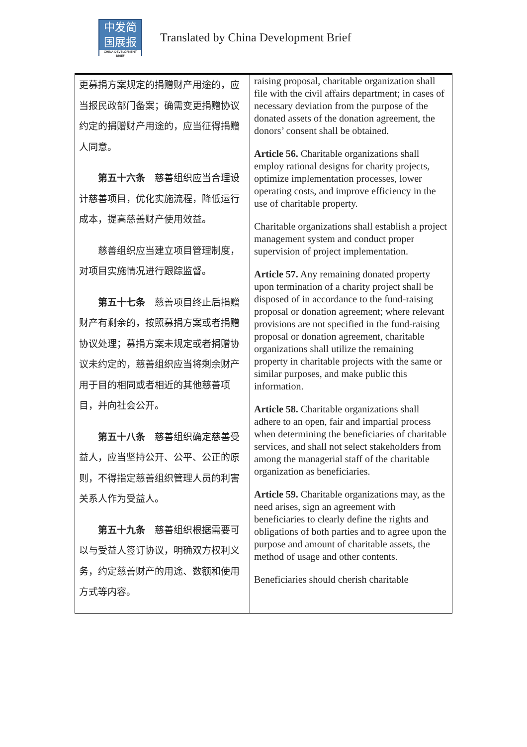中发简
国展报
CHINA DEVELOPMENT BRIEF
Translated by China Development Brief
| 更募捐方案规定的捐赠财产用途的，应当报民政部门备案；确需变更捐赠协议约定的捐赠财产用途的，应当征得捐赠人同意。 第五十六条 慈善组织应当合理设计慈善项目，优化实施流程，降低运行成本，提高慈善财产使用效益。 慈善组织应当建立项目管理制度，对项目实施情况进行跟踪监督。 第五十七条 慈善项目终止后捐赠财产有剩余的，按照募捐方案或者捐赠协议处理；募捐方案未规定或者捐赠协议未约定的，慈善组织应当将剩余财产用于目的相同或者相近的其他慈善项目，并向社会公开。 第五十八条 慈善组织确定慈善受益人，应当坚持公开、公平、公正的原则，不得指定慈善组织管理人员的利害关系人作为受益人。 第五十九条 慈善组织根据需要可以与受益人签订协议，明确双方权利义务，约定慈善财产的用途、数额和使用方式等内容。 | raising proposal, charitable organization shall file with the civil affairs department; in cases of necessary deviation from the purpose of the donated assets of the donation agreement, the donors’ consent shall be obtained. Article 56. Charitable organizations shall employ rational designs for charity projects, optimize implementation processes, lower operating costs, and improve efficiency in the use of charitable property. Charitable organizations shall establish a project management system and conduct proper supervision of project implementation. Article 57. Any remaining donated property upon termination of a charity project shall be disposed of in accordance to the fund-raising proposal or donation agreement; where relevant provisions are not specified in the fund-raising proposal or donation agreement, charitable organizations shall utilize the remaining property in charitable projects with the same or similar purposes, and make public this information. Article 58. Charitable organizations shall adhere to an open, fair and impartial process when determining the beneficiaries of charitable services, and shall not select stakeholders from among the managerial staff of the charitable organization as beneficiaries. Article 59. Charitable organizations may, as the need arises, sign an agreement with beneficiaries to clearly define the rights and obligations of both parties and to agree upon the purpose and amount of charitable assets, the method of usage and other contents. Beneficiaries should cherish charitable |